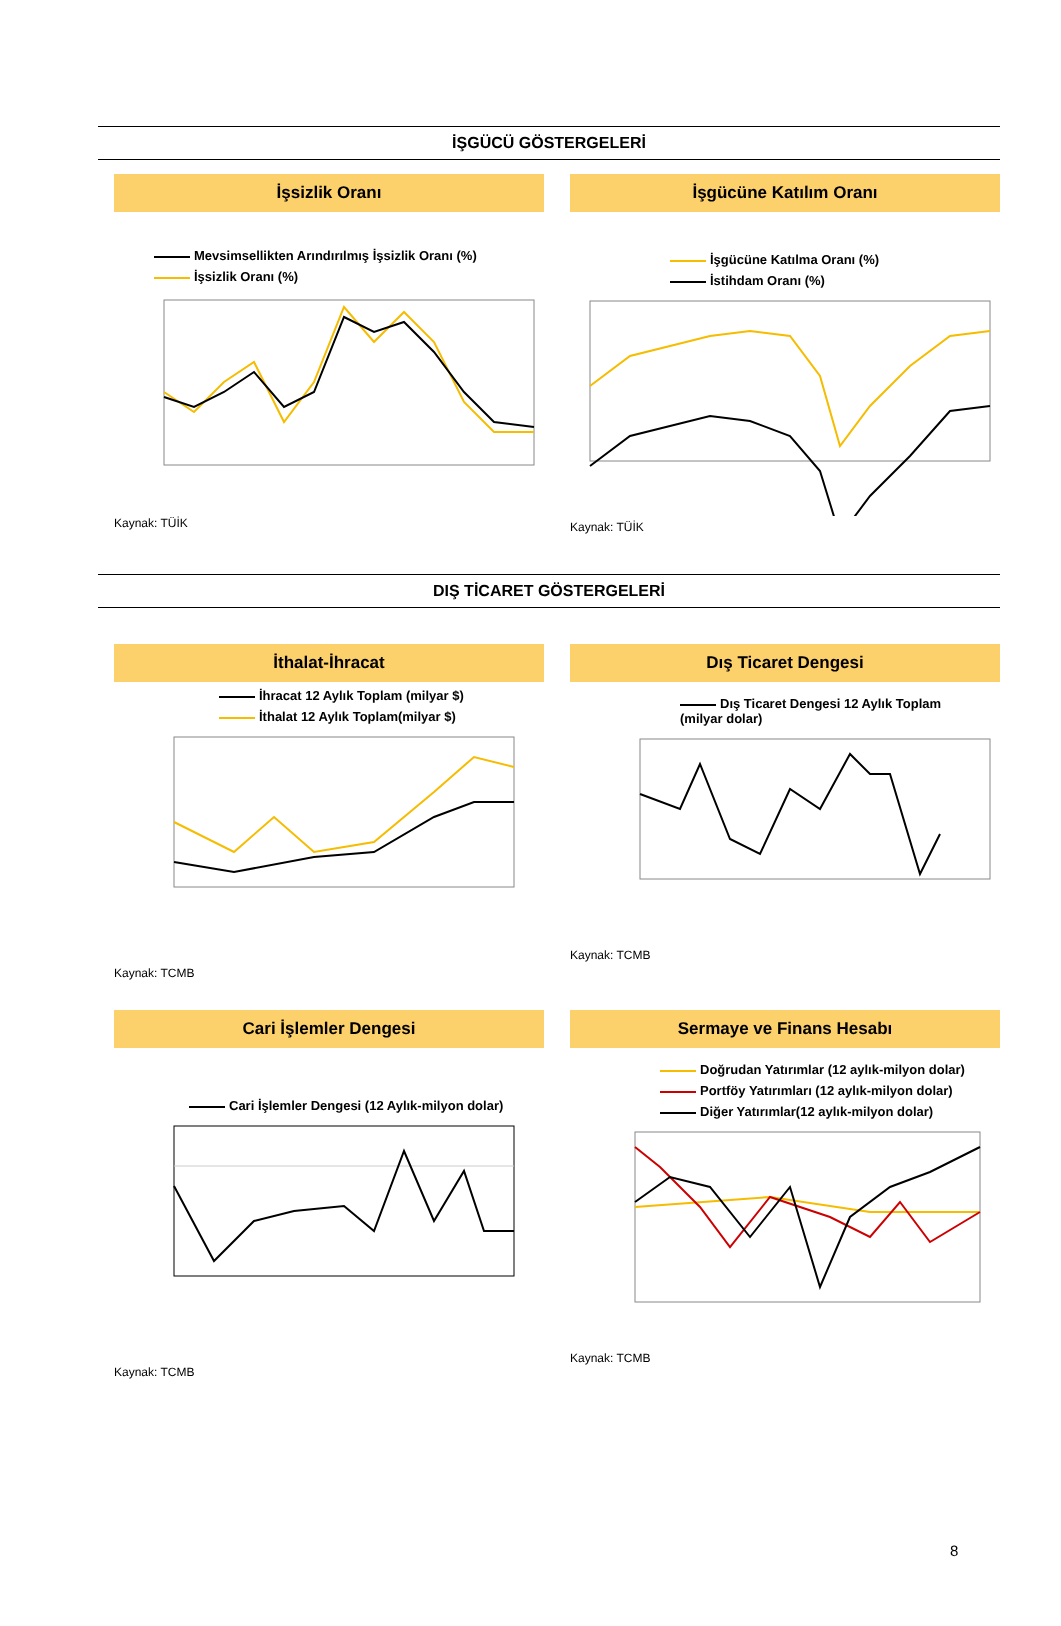İŞGÜCÜ GÖSTERGELERİ
İşsizlik Oranı
Mevsimsellikten Arındırılmış İşsizlik Oranı (%)
İşsizlik Oranı (%)
Kaynak: TÜİK
İşgücüne Katılım Oranı
İşgücüne Katılma Oranı (%)
İstihdam Oranı (%)
Kaynak: TÜİK
DIŞ TİCARET GÖSTERGELERİ
İthalat-İhracat
İhracat 12 Aylık Toplam (milyar $)
İthalat 12 Aylık Toplam(milyar $)
Kaynak: TCMB
Dış Ticaret Dengesi
Dış Ticaret Dengesi 12 Aylık Toplam
(milyar dolar)
Kaynak: TCMB
Cari İşlemler Dengesi
Cari İşlemler Dengesi (12 Aylık-milyon dolar)
Kaynak: TCMB
Sermaye ve Finans Hesabı
Doğrudan Yatırımlar (12 aylık-milyon dolar)
Portföy Yatırımları (12 aylık-milyon dolar)
Diğer Yatırımlar(12 aylık-milyon dolar)
Kaynak: TCMB
8